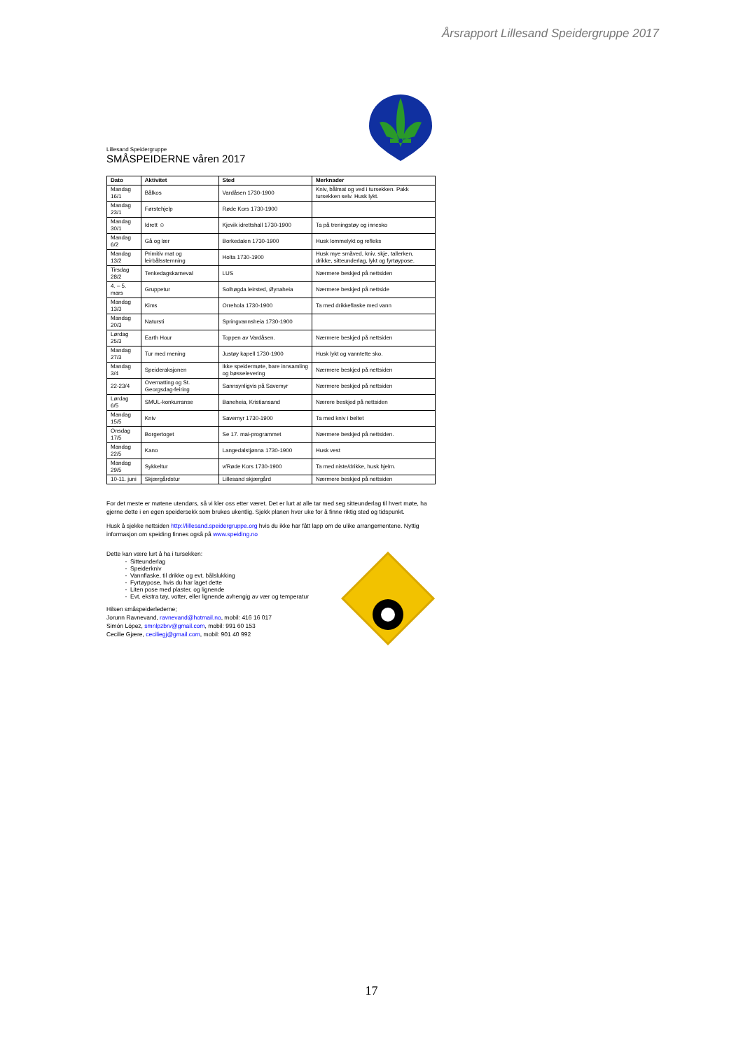Årsrapport Lillesand Speidergruppe 2017
Lillesand Speidergruppe
SMÅSPEIDERNE våren 2017
| Dato | Aktivitet | Sted | Merknader |
| --- | --- | --- | --- |
| Mandag 16/1 | Bålkos | Vardåsen 1730-1900 | Kniv, bålmat og ved i tursekken. Pakk tursekken selv. Husk lykt. |
| Mandag 23/1 | Førstehjelp | Røde Kors 1730-1900 | |
| Mandag 30/1 | Idrett ☺ | Kjevik idrettshall 1730-1900 | Ta på treningstøy og innesko |
| Mandag 6/2 | Gå og lær | Borkedalen 1730-1900 | Husk lommelykt og refleks |
| Mandag 13/2 | Primitiv mat og leirbålsstemning | Holta 1730-1900 | Husk mye småved, kniv, skje, tallerken, drikke, sitteunderlag, lykt og fyrtøypose. |
| Tirsdag 28/2 | Tenkedagskarneval | LUS | Nærmere beskjed på nettsiden |
| 4. – 5. mars | Gruppetur | Solhøgda leirsted, Øynaheia | Nærmere beskjed på nettside |
| Mandag 13/3 | Kims | Orrehola 1730-1900 | Ta med drikkeflaske med vann |
| Mandag 20/3 | Natursti | Springvannsheia 1730-1900 | |
| Lørdag 25/3 | Earth Hour | Toppen av Vardåsen. | Nærmere beskjed på nettsiden |
| Mandag 27/3 | Tur med mening | Justøy kapell 1730-1900 | Husk lykt og vanntette sko. |
| Mandag 3/4 | Speideraksjonen | Ikke speidermøte, bare innsamling og bøsselevering | Nærmere beskjed på nettsiden |
| 22-23/4 | Overnatting og St. Georgsdag-feiring | Sannsynligvis på Savemyr | Nærmere beskjed på nettsiden |
| Lørdag 6/5 | SMUL-konkurranse | Baneheia, Kristiansand | Nærere beskjed på nettsiden |
| Mandag 15/5 | Kniv | Savemyr 1730-1900 | Ta med kniv i beltet |
| Onsdag 17/5 | Borgertoget | Se 17. mai-programmet | Nærmere beskjed på nettsiden. |
| Mandag 22/5 | Kano | Langedalstjønna 1730-1900 | Husk vest |
| Mandag 29/5 | Sykkeltur | v/Røde Kors 1730-1900 | Ta med niste/drikke, husk hjelm. |
| 10-11. juni | Skjærgårdstur | Lillesand skjærgård | Nærmere beskjed på nettsiden |
For det meste er møtene utendørs, så vi kler oss etter været. Det er lurt at alle tar med seg sitteunderlag til hvert møte, ha gjerne dette i en egen speidersekk som brukes ukentlig. Sjekk planen hver uke for å finne riktig sted og tidspunkt.
Husk å sjekke nettsiden http://lillesand.speidergruppe.org hvis du ikke har fått lapp om de ulike arrangementene. Nyttig informasjon om speiding finnes også på www.speiding.no
Dette kan være lurt å ha i tursekken:
Sitteunderlag
Speiderkniv
Vannflaske, til drikke og evt. bålslukking
Fyrtøypose, hvis du har laget dette
Liten pose med plaster, og lignende
Evt. ekstra tøy, votter, eller lignende avhengig av vær og temperatur
Hilsen småspeiderlederne;
Jorunn Ravnevand, ravnevand@hotmail.no, mobil: 416 16 017
Simón López, smnlpzbrv@gmail.com, mobil: 991 60 153
Cecilie Gjære, ceciliegj@gmail.com, mobil: 901 40 992
17